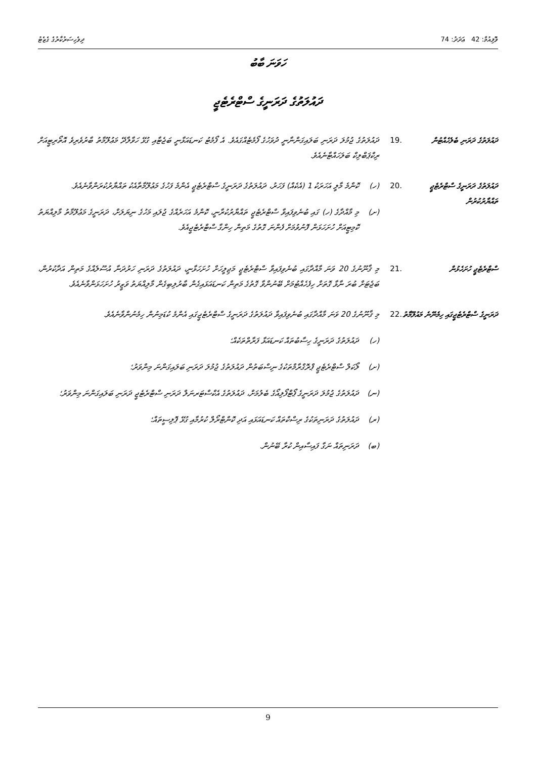ވޮލިއުމް: 42 ޢަދަދު: 74 ދިވެހިސަރުކާރުގެ ގެޒެޓު
ހަވަނަ ބާބު
ދައުލަތުގެ ދަރަނީގެ ސްޓްރެޓެޖީ
ދައުލަތުގެ ދަރަނި ބެލެހެއްޓުން
.19 ދައުލަތުގެ ޖުމުލަ ދަރަނި ބަލައިގަންނާނީ ދުވަހުގެ ފޯމެޓެއްގައެވެ. އެ ފޯމެޓު ކަނޑައަޅާނީ ބަޖެޓާއި ގުޅޭ ހަވާލާދޭ މަޢުލޫމާތު ބާރުވެރިވެ އޮތޯރިޓީއަށް ރިކްޕަބްލިކް ބަލަހައްޓާނެއެވެ.
ދައުލަތުގެ ދަރަނީގެ ސްޓްރެޓެޖީ ތައްޔާރުކުރުން
.20 (ހ) ކޮންމެ މާލީ އަހަރަކު 1 (އެކެއް) ފަހަރު، ދައުލަތުގެ ދަރަނީގެ ސްޓްރެޓެޖީ އެންމެ ފަހުގެ މަޢުލޫމާތާއެކު ތައްޔާރުކުރަންވާނެއެވެ.
(ށ) މި މާއްދާގެ (ހ) ގައި ބުނެވިފައިވާ ސްޓްރެޓެޖީ ތައްޔާރުކުރާނީ، ކޮންމެ އަހަރެއްގެ ޖުލައި މަހުގެ ނިޔަލަށް، ދަރަނީގެ މަޢުލޫމާތު މާލިއްޔަތު ކޮމިޓީއަށް ހުށަހަޅަން ފޮނުވުމަށް ފެންނަ ގޮތުގެ މަތިން ހިންގާ ސްޓްރެޓެޖީއެވެ.
ސްޓްރެޓެޖީ ހުށަހެޅުން .21 މި ޤާނޫނުގެ 20 ވަނަ މާއްދާގައި ބުނެވިފައިވާ ސްޓްރެޓެޖީ މަޖިލީހަށް ހުށަހަޅާނީ، ދައުލަތުގެ ދަރަނި ހަރުދަނާ އުސޫލެއްގެ މަތިން އަދާކުރުން، ބަޖެޓަށް ބުރަ ނާޅާ ގޮތަށް ހިފެހެއްޓުމަށް ބޭނުންވާ ގޮތުގެ މަތިން ކަނޑައަޅައިގެން ބާރުލިބިގެން މާލިއްޔަތު ވަޒީރު ހުށަހަޅަންވާނެއެވެ.
ދަރަނީގެ ސްޓްރެޓެޖީގައި ހިމެނޭނެ މައުލޫމާތު
.22 މި ޤާނޫނުގެ 20 ވަނަ މާއްދާގައި ބުނެވިފައިވާ ދައުލަތުގެ ދަރަނީގެ ސްޓްރެޓެޖީގައި އެންމެ ކުޑަމިނުން ހިމެނުންވާނެއެވެ.
(ހ) ދައުލަތުގެ ދަރަނީގެ ހިސާބުތައް ކަނޑައަޅާ ފަރާތްތަކެއް؛
(ށ) ލޯކަލް ސްޓްރެޓެޖީ ޕްރޮގްރާމްތަކުގެ ނިސްބަތުން ދައުލަތުގެ ޖުމުލަ ދަރަނި ބަލައިގަންނަ މިންވަރު؛
(ނ) ދައުލަތުގެ ޖުމުލަ ދަރަނީގެ ޕޯޓްފޯލިއޯގެ ބެލުމަށް، ދައުލަތުގެ އެކްސްޓަރނަލް ދަރަނި ސްޓްރެޓެޖީ ދަރަނި ބަލައިގަންނަ މިންވަރު؛
(ރ) ދައުލަތުގެ ދަރަނިތަކުގެ ރިސްކްތައް ކަނޑައަޅައި އަދި ކޮންޓްރޯލް ކުރުމާއި ގުޅޭ ޕޮލިސީތައް؛
(ބ) ދަރަނިތައް ނަގާ ފައިސާއިން ކުރާ ބޭނުން.
9